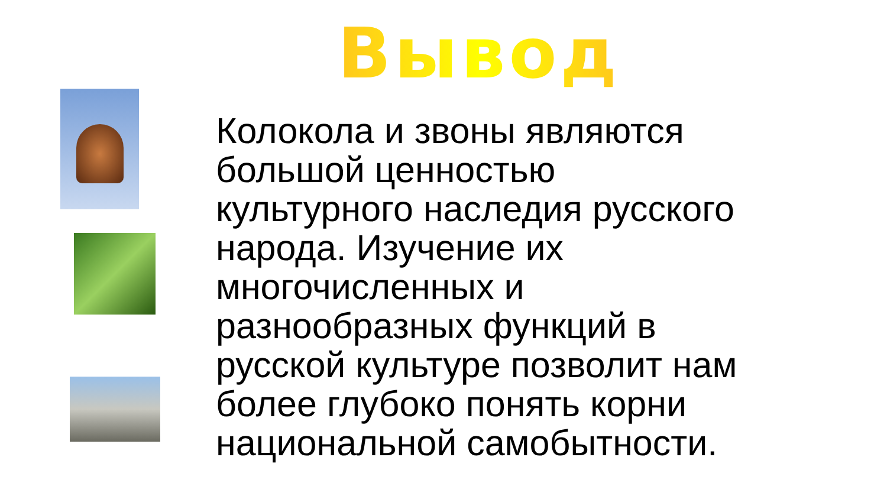Вывод
Колокола и звоны являются большой ценностью культурного наследия русского народа. Изучение их многочисленных и разнообразных функций в русской культуре позволит нам более глубоко понять корни национальной самобытности.